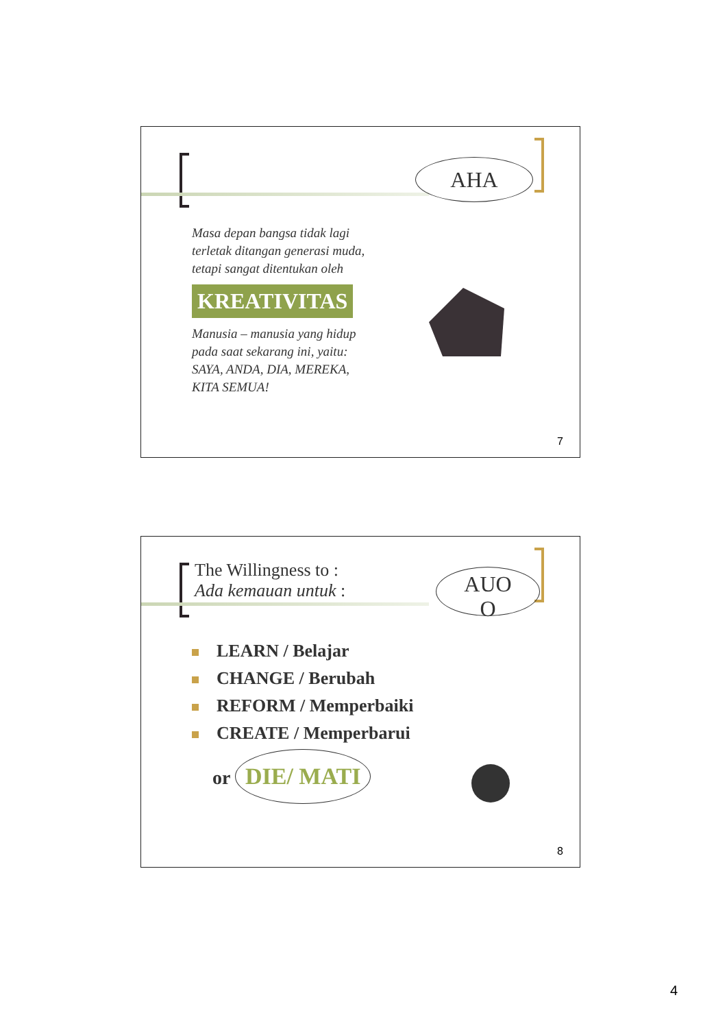AHA
Masa depan bangsa tidak lagi terletak ditangan generasi muda, tetapi sangat ditentukan oleh
KREATIVITAS
Manusia – manusia yang hidup pada saat sekarang ini, yaitu: SAYA, ANDA, DIA, MEREKA, KITA SEMUA!
7
The Willingness to :
Ada kemauan untuk :
AUO
O
LEARN / Belajar
CHANGE / Berubah
REFORM / Memperbaiki
CREATE / Memperbarui
or DIE/ MATI
8
4